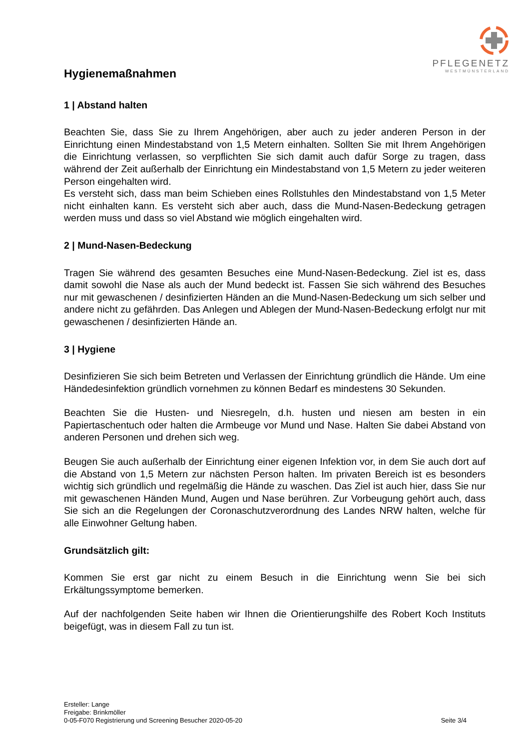PFLEGENETZ
WESTMÜNSTERLAND
Hygienemaßnahmen
1 | Abstand halten
Beachten Sie, dass Sie zu Ihrem Angehörigen, aber auch zu jeder anderen Person in der Einrichtung einen Mindestabstand von 1,5 Metern einhalten. Sollten Sie mit Ihrem Angehörigen die Einrichtung verlassen, so verpflichten Sie sich damit auch dafür Sorge zu tragen, dass während der Zeit außerhalb der Einrichtung ein Mindestabstand von 1,5 Metern zu jeder weiteren Person eingehalten wird.
Es versteht sich, dass man beim Schieben eines Rollstuhles den Mindestabstand von 1,5 Meter nicht einhalten kann. Es versteht sich aber auch, dass die Mund-Nasen-Bedeckung getragen werden muss und dass so viel Abstand wie möglich eingehalten wird.
2 | Mund-Nasen-Bedeckung
Tragen Sie während des gesamten Besuches eine Mund-Nasen-Bedeckung. Ziel ist es, dass damit sowohl die Nase als auch der Mund bedeckt ist. Fassen Sie sich während des Besuches nur mit gewaschenen / desinfizierten Händen an die Mund-Nasen-Bedeckung um sich selber und andere nicht zu gefährden. Das Anlegen und Ablegen der Mund-Nasen-Bedeckung erfolgt nur mit gewaschenen / desinfizierten Hände an.
3 | Hygiene
Desinfizieren Sie sich beim Betreten und Verlassen der Einrichtung gründlich die Hände. Um eine Händedesinfektion gründlich vornehmen zu können Bedarf es mindestens 30 Sekunden.
Beachten Sie die Husten- und Niesregeln, d.h. husten und niesen am besten in ein Papiertaschentuch oder halten die Armbeuge vor Mund und Nase. Halten Sie dabei Abstand von anderen Personen und drehen sich weg.
Beugen Sie auch außerhalb der Einrichtung einer eigenen Infektion vor, in dem Sie auch dort auf die Abstand von 1,5 Metern zur nächsten Person halten. Im privaten Bereich ist es besonders wichtig sich gründlich und regelmäßig die Hände zu waschen. Das Ziel ist auch hier, dass Sie nur mit gewaschenen Händen Mund, Augen und Nase berühren. Zur Vorbeugung gehört auch, dass Sie sich an die Regelungen der Coronaschutzverordnung des Landes NRW halten, welche für alle Einwohner Geltung haben.
Grundsätzlich gilt:
Kommen Sie erst gar nicht zu einem Besuch in die Einrichtung wenn Sie bei sich Erkältungssymptome bemerken.
Auf der nachfolgenden Seite haben wir Ihnen die Orientierungshilfe des Robert Koch Instituts beigefügt, was in diesem Fall zu tun ist.
Ersteller: Lange
Freigabe: Brinkmöller
0-05-F070 Registrierung und Screening Besucher 2020-05-20 Seite 3/4